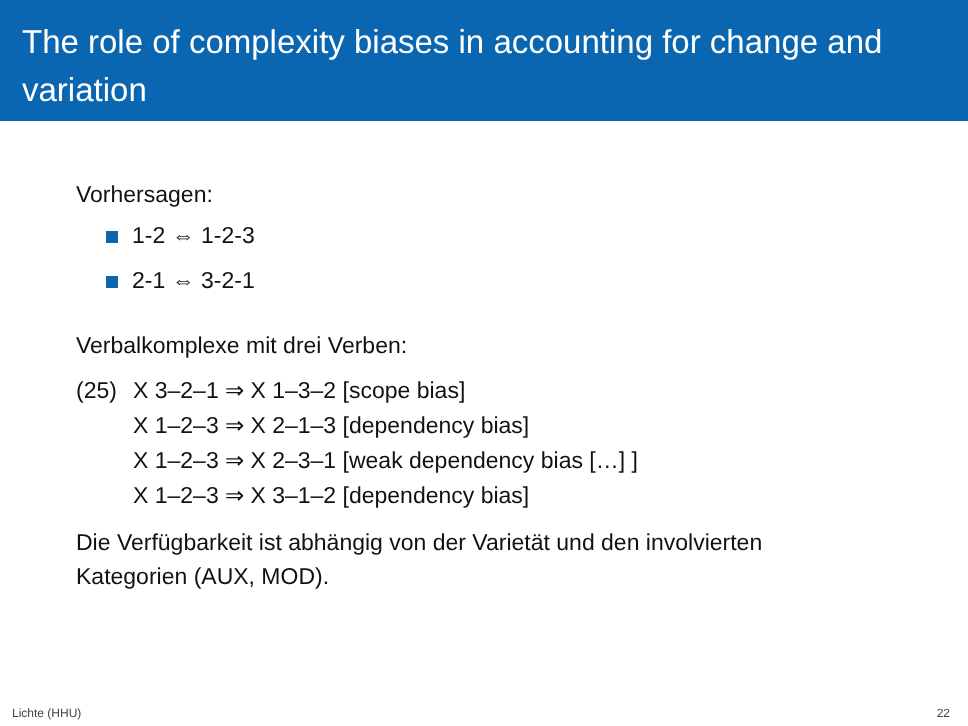The role of complexity biases in accounting for change and variation
Vorhersagen:
1-2 ⇔ 1-2-3
2-1 ⇔ 3-2-1
Verbalkomplexe mit drei Verben:
(25) X 3–2–1 ⇒ X 1–3–2 [scope bias]
X 1–2–3 ⇒ X 2–1–3 [dependency bias]
X 1–2–3 ⇒ X 2–3–1 [weak dependency bias […] ]
X 1–2–3 ⇒ X 3–1–2 [dependency bias]
Die Verfügbarkeit ist abhängig von der Varietät und den involvierten
Kategorien (AUX, MOD).
Lichte (HHU) 22